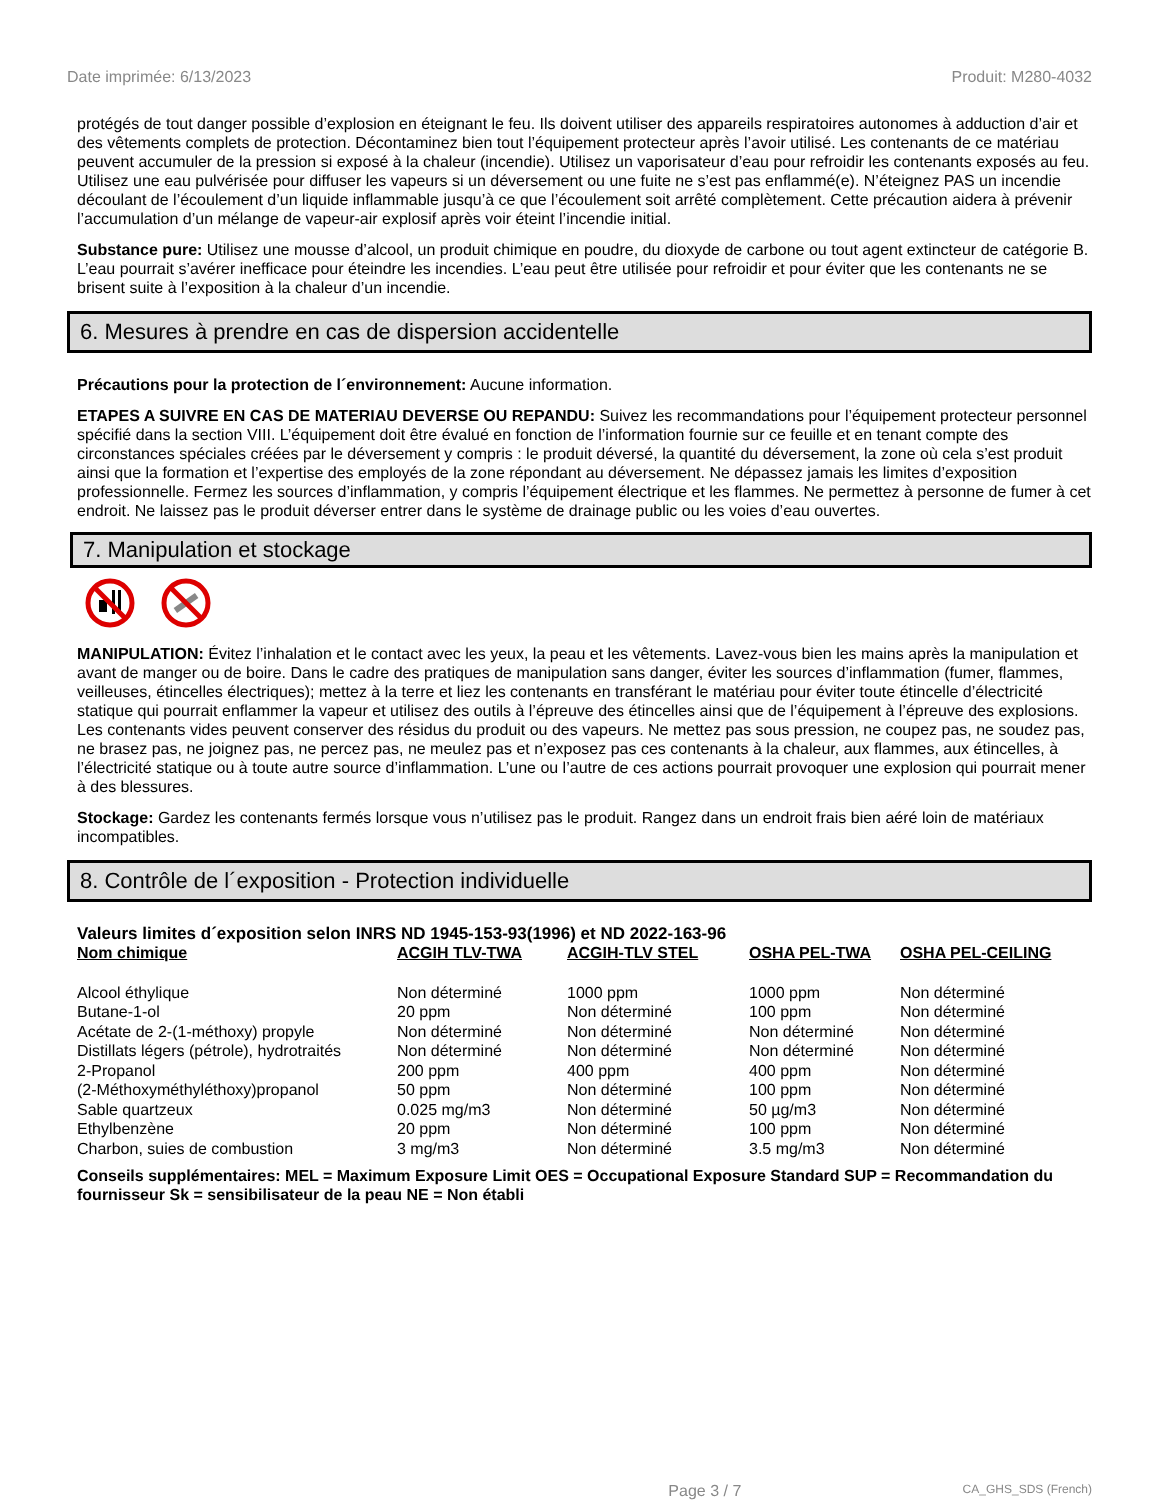Date imprimée: 6/13/2023 Produit: M280-4032
protégés de tout danger possible d’explosion en éteignant le feu. Ils doivent utiliser des appareils respiratoires autonomes à adduction d’air et des vêtements complets de protection. Décontaminez bien tout l’équipement protecteur après l’avoir utilisé. Les contenants de ce matériau peuvent accumuler de la pression si exposé à la chaleur (incendie). Utilisez un vaporisateur d’eau pour refroidir les contenants exposés au feu. Utilisez une eau pulvérisée pour diffuser les vapeurs si un déversement ou une fuite ne s’est pas enflammé(e). N’éteignez PAS un incendie découlant de l’écoulement d’un liquide inflammable jusqu’à ce que l’écoulement soit arrêté complètement. Cette précaution aidera à prévenir l’accumulation d’un mélange de vapeur-air explosif après voir éteint l’incendie initial.
Substance pure: Utilisez une mousse d’alcool, un produit chimique en poudre, du dioxyde de carbone ou tout agent extincteur de catégorie B. L’eau pourrait s’avérer inefficace pour éteindre les incendies. L’eau peut être utilisée pour refroidir et pour éviter que les contenants ne se brisent suite à l’exposition à la chaleur d’un incendie.
6. Mesures à prendre en cas de dispersion accidentelle
Précautions pour la protection de l´environnement: Aucune information.
ETAPES A SUIVRE EN CAS DE MATERIAU DEVERSE OU REPANDU: Suivez les recommandations pour l’équipement protecteur personnel spécifié dans la section VIII. L’équipement doit être évalué en fonction de l’information fournie sur ce feuille et en tenant compte des circonstances spéciales créées par le déversement y compris : le produit déversé, la quantité du déversement, la zone où cela s’est produit ainsi que la formation et l’expertise des employés de la zone répondant au déversement. Ne dépassez jamais les limites d’exposition professionnelle. Fermez les sources d’inflammation, y compris l’équipement électrique et les flammes. Ne permettez à personne de fumer à cet endroit. Ne laissez pas le produit déverser entrer dans le système de drainage public ou les voies d’eau ouvertes.
7. Manipulation et stockage
MANIPULATION: Évitez l’inhalation et le contact avec les yeux, la peau et les vêtements. Lavez-vous bien les mains après la manipulation et avant de manger ou de boire. Dans le cadre des pratiques de manipulation sans danger, éviter les sources d’inflammation (fumer, flammes, veilleuses, étincelles électriques); mettez à la terre et liez les contenants en transférant le matériau pour éviter toute étincelle d’électricité statique qui pourrait enflammer la vapeur et utilisez des outils à l’épreuve des étincelles ainsi que de l’équipement à l’épreuve des explosions. Les contenants vides peuvent conserver des résidus du produit ou des vapeurs. Ne mettez pas sous pression, ne coupez pas, ne soudez pas, ne brasez pas, ne joignez pas, ne percez pas, ne meulez pas et n’exposez pas ces contenants à la chaleur, aux flammes, aux étincelles, à l’électricité statique ou à toute autre source d’inflammation. L’une ou l’autre de ces actions pourrait provoquer une explosion qui pourrait mener à des blessures.
Stockage: Gardez les contenants fermés lorsque vous n’utilisez pas le produit. Rangez dans un endroit frais bien aéré loin de matériaux incompatibles.
8. Contrôle de l´exposition - Protection individuelle
Valeurs limites d´exposition selon INRS ND 1945-153-93(1996) et ND 2022-163-96
| Nom chimique | ACGIH TLV-TWA | ACGIH-TLV STEL | OSHA PEL-TWA | OSHA PEL-CEILING |
| --- | --- | --- | --- | --- |
| Alcool éthylique | Non déterminé | 1000 ppm | 1000 ppm | Non déterminé |
| Butane-1-ol | 20 ppm | Non déterminé | 100 ppm | Non déterminé |
| Acétate de 2-(1-méthoxy) propyle | Non déterminé | Non déterminé | Non déterminé | Non déterminé |
| Distillats légers (pétrole), hydrotraités | Non déterminé | Non déterminé | Non déterminé | Non déterminé |
| 2-Propanol | 200 ppm | 400 ppm | 400 ppm | Non déterminé |
| (2-Méthoxyméthyléthoxy)propanol | 50 ppm | Non déterminé | 100 ppm | Non déterminé |
| Sable quartzeux | 0.025 mg/m3 | Non déterminé | 50 µg/m3 | Non déterminé |
| Ethylbenzène | 20 ppm | Non déterminé | 100 ppm | Non déterminé |
| Charbon, suies de combustion | 3 mg/m3 | Non déterminé | 3.5 mg/m3 | Non déterminé |
Conseils supplémentaires: MEL = Maximum Exposure Limit OES = Occupational Exposure Standard SUP = Recommandation du fournisseur Sk = sensibilisateur de la peau NE = Non établi
Page 3 / 7 CA_GHS_SDS (French)